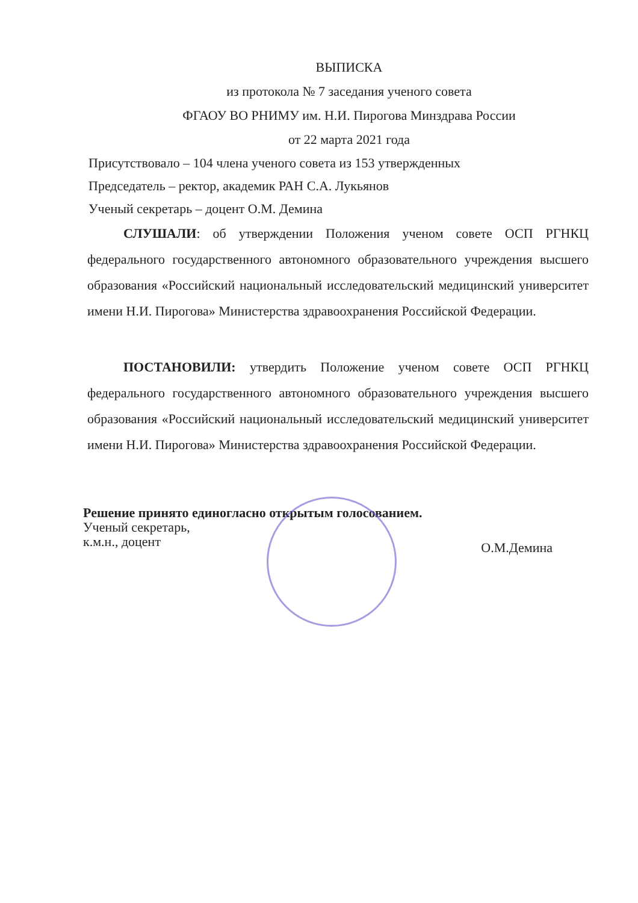ВЫПИСКА
из протокола № 7 заседания ученого совета
ФГАОУ ВО РНИМУ им. Н.И. Пирогова Минздрава России
от 22 марта 2021 года
Присутствовало – 104 члена ученого совета из 153 утвержденных
Председатель – ректор, академик РАН С.А. Лукьянов
Ученый секретарь – доцент О.М. Демина
СЛУШАЛИ: об утверждении Положения ученом совете ОСП РГНКЦ федерального государственного автономного образовательного учреждения высшего образования «Российский национальный исследовательский медицинский университет имени Н.И. Пирогова» Министерства здравоохранения Российской Федерации.
ПОСТАНОВИЛИ: утвердить Положение ученом совете ОСП РГНКЦ федерального государственного автономного образовательного учреждения высшего образования «Российский национальный исследовательский медицинский университет имени Н.И. Пирогова» Министерства здравоохранения Российской Федерации.
Решение принято единогласно открытым голосованием.
Ученый секретарь,
к.м.н., доцент О.М.Демина